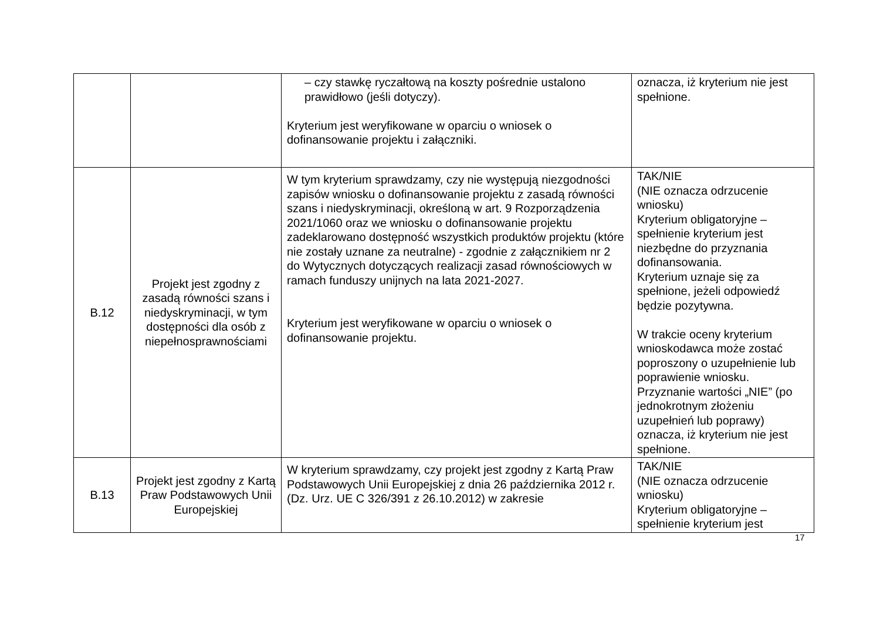| | | – czy stawkę ryczałtową na koszty pośrednie ustalono prawidłowo (jeśli dotyczy). Kryterium jest weryfikowane w oparciu o wniosek o dofinansowanie projektu i załączniki. | oznacza, iż kryterium nie jest spełnione. |
| B.12 | Projekt jest zgodny z zasadą równości szans i niedyskryminacji, w tym dostępności dla osób z niepełnosprawnościami | W tym kryterium sprawdzamy, czy nie występują niezgodności zapisów wniosku o dofinansowanie projektu z zasadą równości szans i niedyskryminacji, określoną w art. 9 Rozporządzenia 2021/1060 oraz we wniosku o dofinansowanie projektu zadeklarowano dostępność wszystkich produktów projektu (które nie zostały uznane za neutralne) - zgodnie z załącznikiem nr 2 do Wytycznych dotyczących realizacji zasad równościowych w ramach funduszy unijnych na lata 2021-2027. Kryterium jest weryfikowane w oparciu o wniosek o dofinansowanie projektu. | TAK/NIE (NIE oznacza odrzucenie wniosku) Kryterium obligatoryjne – spełnienie kryterium jest niezbędne do przyznania dofinansowania. Kryterium uznaje się za spełnione, jeżeli odpowiedź będzie pozytywna. W trakcie oceny kryterium wnioskodawca może zostać poproszony o uzupełnienie lub poprawienie wniosku. Przyznanie wartości „NIE” (po jednokrotnym złożeniu uzupełnień lub poprawy) oznacza, iż kryterium nie jest spełnione. |
| B.13 | Projekt jest zgodny z Kartą Praw Podstawowych Unii Europejskiej | W kryterium sprawdzamy, czy projekt jest zgodny z Kartą Praw Podstawowych Unii Europejskiej z dnia 26 października 2012 r. (Dz. Urz. UE C 326/391 z 26.10.2012) w zakresie | TAK/NIE (NIE oznacza odrzucenie wniosku) Kryterium obligatoryjne – spełnienie kryterium jest |
17